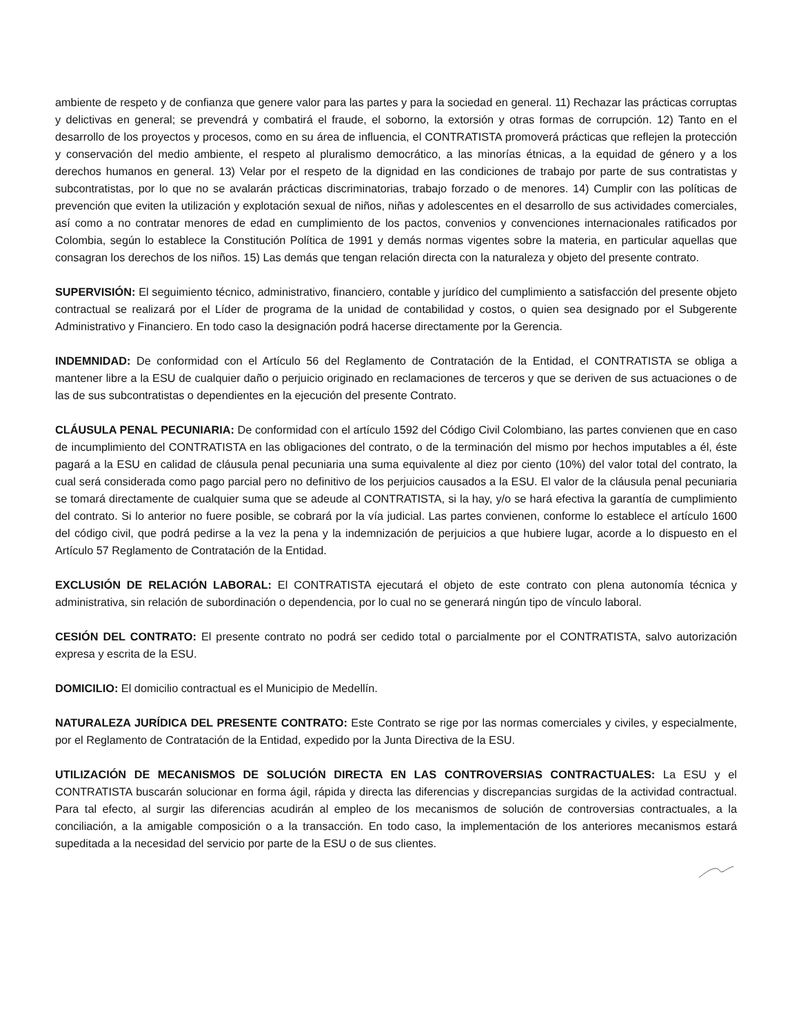ambiente de respeto y de confianza que genere valor para las partes y para la sociedad en general. 11) Rechazar las prácticas corruptas y delictivas en general; se prevendrá y combatirá el fraude, el soborno, la extorsión y otras formas de corrupción. 12) Tanto en el desarrollo de los proyectos y procesos, como en su área de influencia, el CONTRATISTA promoverá prácticas que reflejen la protección y conservación del medio ambiente, el respeto al pluralismo democrático, a las minorías étnicas, a la equidad de género y a los derechos humanos en general. 13) Velar por el respeto de la dignidad en las condiciones de trabajo por parte de sus contratistas y subcontratistas, por lo que no se avalarán prácticas discriminatorias, trabajo forzado o de menores. 14) Cumplir con las políticas de prevención que eviten la utilización y explotación sexual de niños, niñas y adolescentes en el desarrollo de sus actividades comerciales, así como a no contratar menores de edad en cumplimiento de los pactos, convenios y convenciones internacionales ratificados por Colombia, según lo establece la Constitución Política de 1991 y demás normas vigentes sobre la materia, en particular aquellas que consagran los derechos de los niños. 15) Las demás que tengan relación directa con la naturaleza y objeto del presente contrato.
SUPERVISIÓN: El seguimiento técnico, administrativo, financiero, contable y jurídico del cumplimiento a satisfacción del presente objeto contractual se realizará por el Líder de programa de la unidad de contabilidad y costos, o quien sea designado por el Subgerente Administrativo y Financiero. En todo caso la designación podrá hacerse directamente por la Gerencia.
INDEMNIDAD: De conformidad con el Artículo 56 del Reglamento de Contratación de la Entidad, el CONTRATISTA se obliga a mantener libre a la ESU de cualquier daño o perjuicio originado en reclamaciones de terceros y que se deriven de sus actuaciones o de las de sus subcontratistas o dependientes en la ejecución del presente Contrato.
CLÁUSULA PENAL PECUNIARIA: De conformidad con el artículo 1592 del Código Civil Colombiano, las partes convienen que en caso de incumplimiento del CONTRATISTA en las obligaciones del contrato, o de la terminación del mismo por hechos imputables a él, éste pagará a la ESU en calidad de cláusula penal pecuniaria una suma equivalente al diez por ciento (10%) del valor total del contrato, la cual será considerada como pago parcial pero no definitivo de los perjuicios causados a la ESU. El valor de la cláusula penal pecuniaria se tomará directamente de cualquier suma que se adeude al CONTRATISTA, si la hay, y/o se hará efectiva la garantía de cumplimiento del contrato. Si lo anterior no fuere posible, se cobrará por la vía judicial. Las partes convienen, conforme lo establece el artículo 1600 del código civil, que podrá pedirse a la vez la pena y la indemnización de perjuicios a que hubiere lugar, acorde a lo dispuesto en el Artículo 57 Reglamento de Contratación de la Entidad.
EXCLUSIÓN DE RELACIÓN LABORAL: El CONTRATISTA ejecutará el objeto de este contrato con plena autonomía técnica y administrativa, sin relación de subordinación o dependencia, por lo cual no se generará ningún tipo de vínculo laboral.
CESIÓN DEL CONTRATO: El presente contrato no podrá ser cedido total o parcialmente por el CONTRATISTA, salvo autorización expresa y escrita de la ESU.
DOMICILIO: El domicilio contractual es el Municipio de Medellín.
NATURALEZA JURÍDICA DEL PRESENTE CONTRATO: Este Contrato se rige por las normas comerciales y civiles, y especialmente, por el Reglamento de Contratación de la Entidad, expedido por la Junta Directiva de la ESU.
UTILIZACIÓN DE MECANISMOS DE SOLUCIÓN DIRECTA EN LAS CONTROVERSIAS CONTRACTUALES: La ESU y el CONTRATISTA buscarán solucionar en forma ágil, rápida y directa las diferencias y discrepancias surgidas de la actividad contractual. Para tal efecto, al surgir las diferencias acudirán al empleo de los mecanismos de solución de controversias contractuales, a la conciliación, a la amigable composición o a la transacción. En todo caso, la implementación de los anteriores mecanismos estará supeditada a la necesidad del servicio por parte de la ESU o de sus clientes.